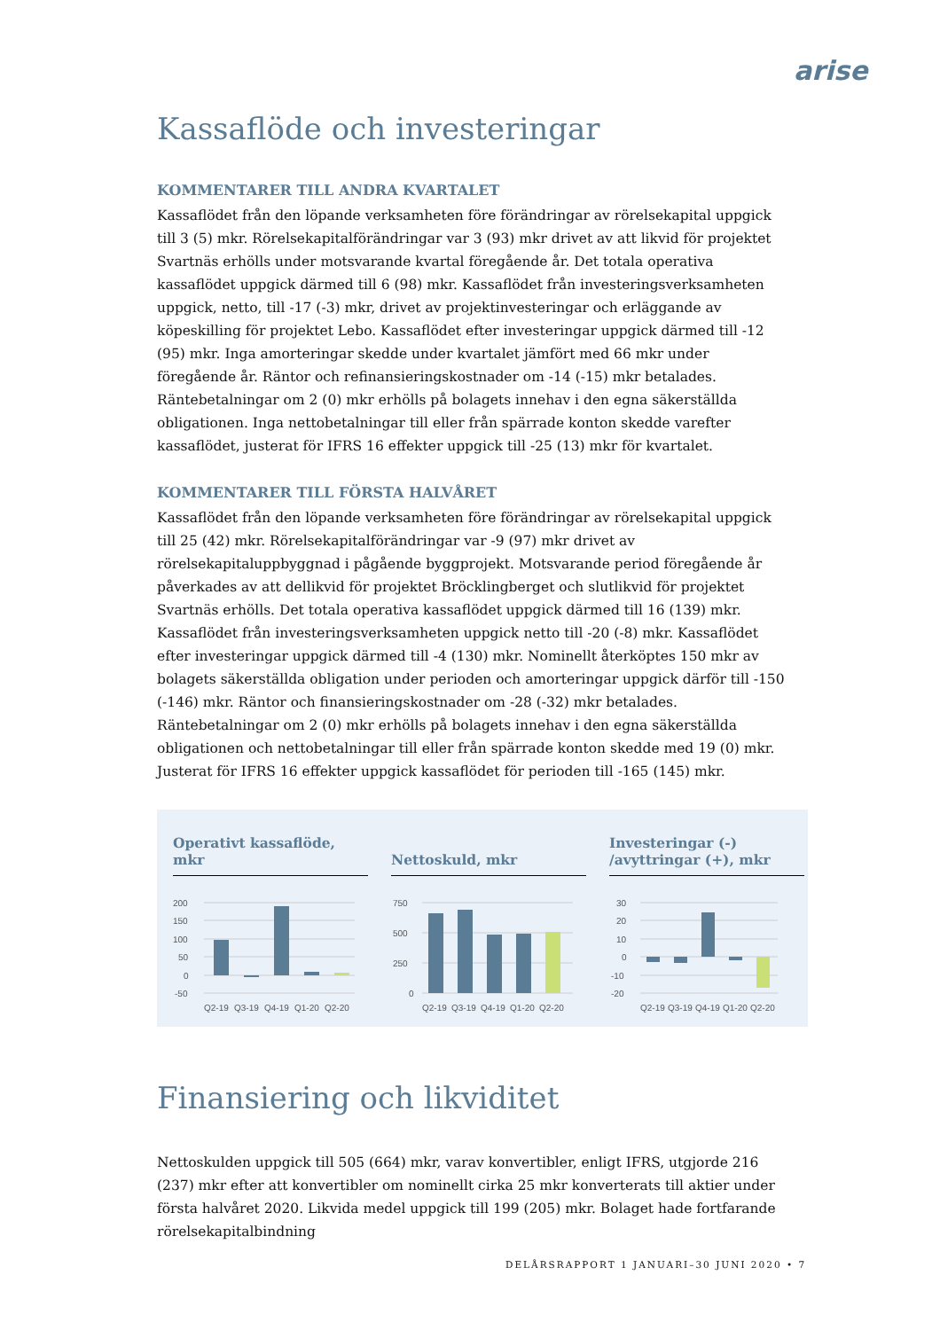arise
Kassaflöde och investeringar
KOMMENTARER TILL ANDRA KVARTALET
Kassaflödet från den löpande verksamheten före förändringar av rörelsekapital uppgick till 3 (5) mkr. Rörelsekapitalförändringar var 3 (93) mkr drivet av att likvid för projektet Svartnäs erhölls under motsvarande kvartal föregående år. Det totala operativa kassaflödet uppgick därmed till 6 (98) mkr. Kassaflödet från investeringsverksamheten uppgick, netto, till -17 (-3) mkr, drivet av projektinvesteringar och erläggande av köpeskilling för projektet Lebo. Kassaflödet efter investeringar uppgick därmed till -12 (95) mkr. Inga amorteringar skedde under kvartalet jämfört med 66 mkr under föregående år. Räntor och refinansieringskostnader om -14 (-15) mkr betalades. Räntebetalningar om 2 (0) mkr erhölls på bolagets innehav i den egna säkerställda obligationen. Inga nettobetalningar till eller från spärrade konton skedde varefter kassaflödet, justerat för IFRS 16 effekter uppgick till -25 (13) mkr för kvartalet.
KOMMENTARER TILL FÖRSTA HALVÅRET
Kassaflödet från den löpande verksamheten före förändringar av rörelsekapital uppgick till 25 (42) mkr. Rörelsekapitalförändringar var -9 (97) mkr drivet av rörelsekapitaluppbyggnad i pågående byggprojekt. Motsvarande period föregående år påverkades av att dellikvid för projektet Bröcklingberget och slutlikvid för projektet Svartnäs erhölls. Det totala operativa kassaflödet uppgick därmed till 16 (139) mkr. Kassaflödet från investeringsverksamheten uppgick netto till -20 (-8) mkr. Kassaflödet efter investeringar uppgick därmed till -4 (130) mkr. Nominellt återköptes 150 mkr av bolagets säkerställda obligation under perioden och amorteringar uppgick därför till -150 (-146) mkr. Räntor och finansieringskostnader om -28 (-32) mkr betalades. Räntebetalningar om 2 (0) mkr erhölls på bolagets innehav i den egna säkerställda obligationen och nettobetalningar till eller från spärrade konton skedde med 19 (0) mkr. Justerat för IFRS 16 effekter uppgick kassaflödet för perioden till -165 (145) mkr.
Operativt kassaflöde, mkr
200
150
100
50
0
-50
Q2-19
Q3-19
Q4-19
Q1-20
Q2-20
Nettoskuld, mkr
750
500
250
0
Q2-19
Q3-19
Q4-19
Q1-20
Q2-20
Investeringar (-)
/avyttringar (+), mkr
30
20
10
0
-10
-20
Q2-19
Q3-19
Q4-19
Q1-20
Q2-20
Finansiering och likviditet
Nettoskulden uppgick till 505 (664) mkr, varav konvertibler, enligt IFRS, utgjorde 216 (237) mkr efter att konvertibler om nominellt cirka 25 mkr konverterats till aktier under första halvåret 2020. Likvida medel uppgick till 199 (205) mkr. Bolaget hade fortfarande rörelsekapitalbindning
DELÅRSRAPPORT 1 JANUARI–30 JUNI 2020 • 7